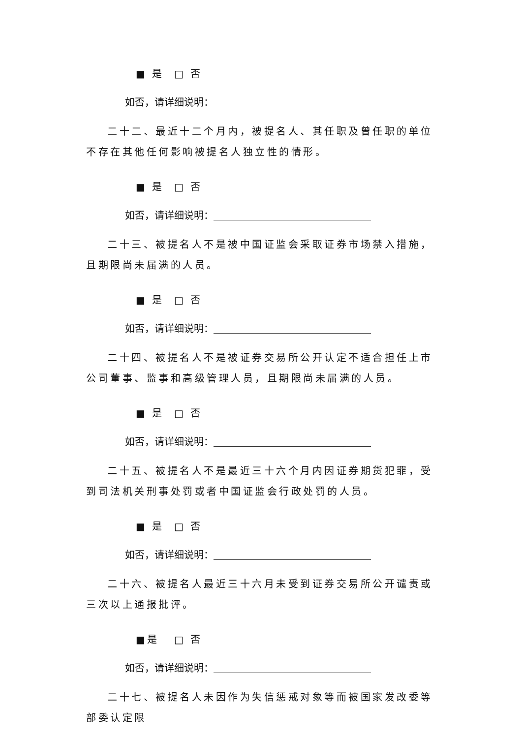■ 是 □ 否
如否，请详细说明：
二十二、最近十二个月内，被提名人、其任职及曾任职的单位不存在其他任何影响被提名人独立性的情形。
■ 是 □ 否
如否，请详细说明：
二十三、被提名人不是被中国证监会采取证券市场禁入措施，且期限尚未届满的人员。
■ 是 □ 否
如否，请详细说明：
二十四、被提名人不是被证券交易所公开认定不适合担任上市公司董事、监事和高级管理人员，且期限尚未届满的人员。
■ 是 □ 否
如否，请详细说明：
二十五、被提名人不是最近三十六个月内因证券期货犯罪，受到司法机关刑事处罚或者中国证监会行政处罚的人员。
■ 是 □ 否
如否，请详细说明：
二十六、被提名人最近三十六月未受到证券交易所公开谴责或三次以上通报批评。
■是 □ 否
如否，请详细说明：
二十七、被提名人未因作为失信惩戒对象等而被国家发改委等部委认定限